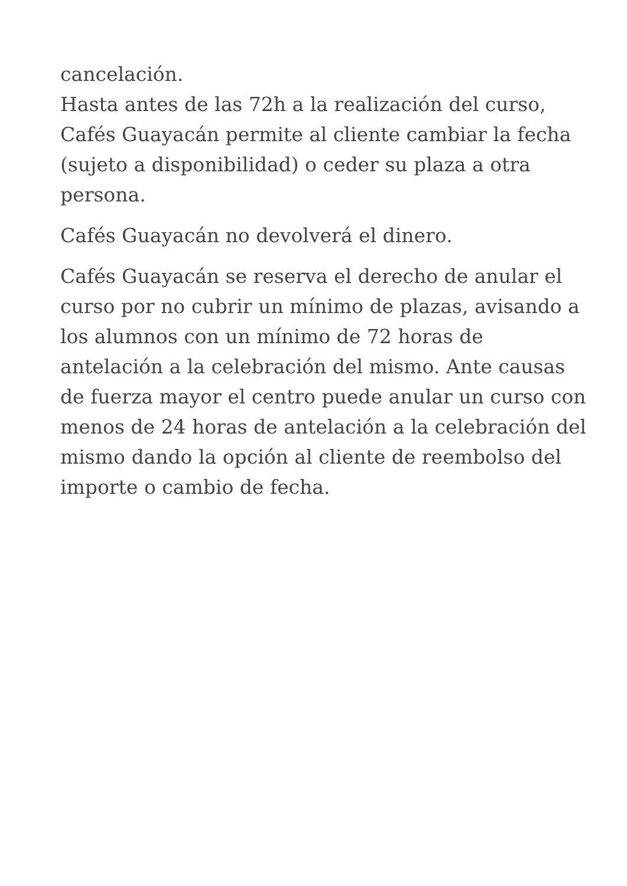cancelación.
Hasta antes de las 72h a la realización del curso, Cafés Guayacán permite al cliente cambiar la fecha (sujeto a disponibilidad) o ceder su plaza a otra persona.
Cafés Guayacán no devolverá el dinero.
Cafés Guayacán se reserva el derecho de anular el curso por no cubrir un mínimo de plazas, avisando a los alumnos con un mínimo de 72 horas de antelación a la celebración del mismo. Ante causas de fuerza mayor el centro puede anular un curso con menos de 24 horas de antelación a la celebración del mismo dando la opción al cliente de reembolso del importe o cambio de fecha.